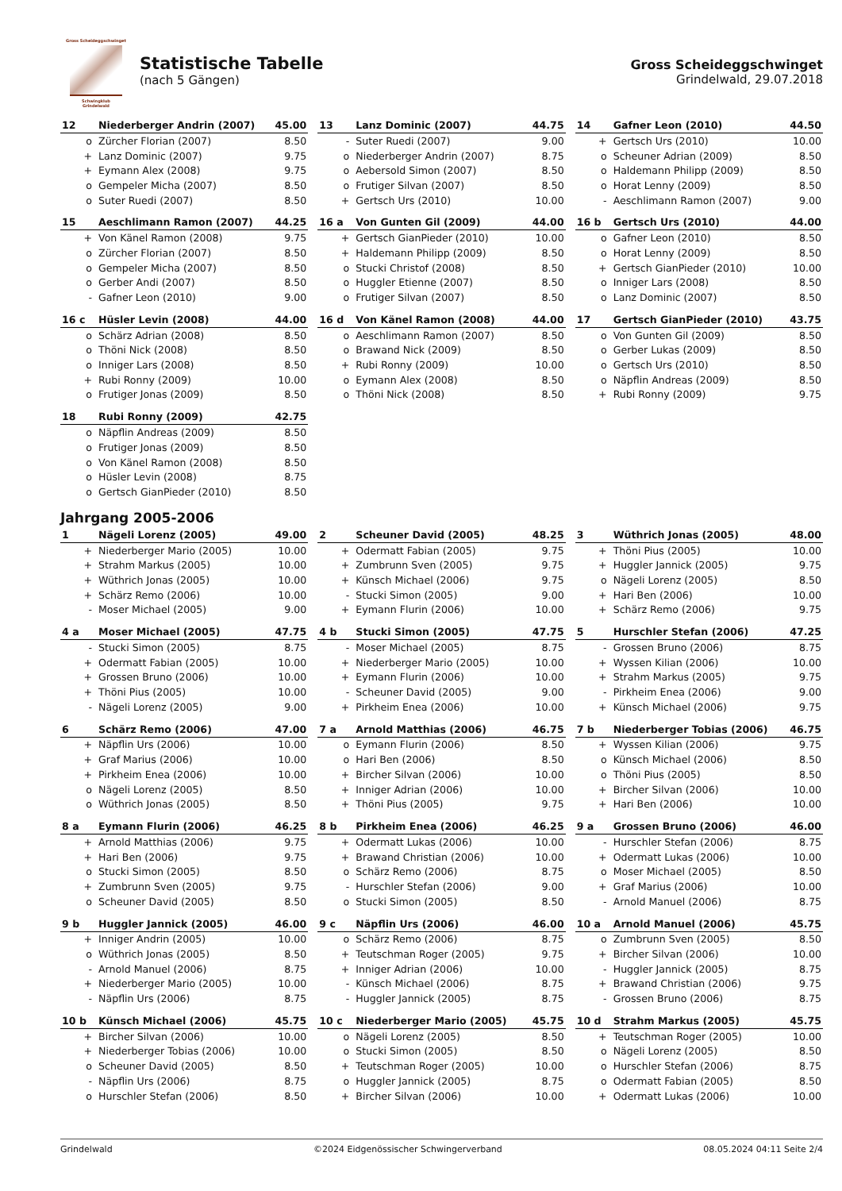Gross Scheideggschwinget
Schwingklub
Grindelwald
Statistische Tabelle
(nach 5 Gängen)
Gross Scheideggschwinget
Grindelwald, 29.07.2018
| 12 | Niederberger Andrin (2007) | 45.00 |
| --- | --- | --- |
| o | Zürcher Florian (2007) | 8.50 |
| + | Lanz Dominic (2007) | 9.75 |
| + | Eymann Alex (2008) | 9.75 |
| o | Gempeler Micha (2007) | 8.50 |
| o | Suter Ruedi (2007) | 8.50 |
| 13 | Lanz Dominic (2007) | 44.75 |
| --- | --- | --- |
| - | Suter Ruedi (2007) | 9.00 |
| o | Niederberger Andrin (2007) | 8.75 |
| o | Aebersold Simon (2007) | 8.50 |
| o | Frutiger Silvan (2007) | 8.50 |
| + | Gertsch Urs (2010) | 10.00 |
| 14 | Gafner Leon (2010) | 44.50 |
| --- | --- | --- |
| + | Gertsch Urs (2010) | 10.00 |
| o | Scheuner Adrian (2009) | 8.50 |
| o | Haldemann Philipp (2009) | 8.50 |
| o | Horat Lenny (2009) | 8.50 |
| - | Aeschlimann Ramon (2007) | 9.00 |
| 15 | Aeschlimann Ramon (2007) | 44.25 |
| --- | --- | --- |
| + | Von Känel Ramon (2008) | 9.75 |
| o | Zürcher Florian (2007) | 8.50 |
| o | Gempeler Micha (2007) | 8.50 |
| o | Gerber Andi (2007) | 8.50 |
| - | Gafner Leon (2010) | 9.00 |
| 16 a | Von Gunten Gil (2009) | 44.00 |
| --- | --- | --- |
| + | Gertsch GianPieder (2010) | 10.00 |
| + | Haldemann Philipp (2009) | 8.50 |
| o | Stucki Christof (2008) | 8.50 |
| o | Huggler Etienne (2007) | 8.50 |
| o | Frutiger Silvan (2007) | 8.50 |
| 16 b | Gertsch Urs (2010) | 44.00 |
| --- | --- | --- |
| o | Gafner Leon (2010) | 8.50 |
| o | Horat Lenny (2009) | 8.50 |
| + | Gertsch GianPieder (2010) | 10.00 |
| o | Inniger Lars (2008) | 8.50 |
| o | Lanz Dominic (2007) | 8.50 |
| 16 c | Hüsler Levin (2008) | 44.00 |
| --- | --- | --- |
| o | Schärz Adrian (2008) | 8.50 |
| o | Thöni Nick (2008) | 8.50 |
| o | Inniger Lars (2008) | 8.50 |
| + | Rubi Ronny (2009) | 10.00 |
| o | Frutiger Jonas (2009) | 8.50 |
| 16 d | Von Känel Ramon (2008) | 44.00 |
| --- | --- | --- |
| o | Aeschlimann Ramon (2007) | 8.50 |
| o | Brawand Nick (2009) | 8.50 |
| + | Rubi Ronny (2009) | 10.00 |
| o | Eymann Alex (2008) | 8.50 |
| o | Thöni Nick (2008) | 8.50 |
| 17 | Gertsch GianPieder (2010) | 43.75 |
| --- | --- | --- |
| o | Von Gunten Gil (2009) | 8.50 |
| o | Gerber Lukas (2009) | 8.50 |
| o | Gertsch Urs (2010) | 8.50 |
| o | Näpflin Andreas (2009) | 8.50 |
| + | Rubi Ronny (2009) | 9.75 |
| 18 | Rubi Ronny (2009) | 42.75 |
| --- | --- | --- |
| o | Näpflin Andreas (2009) | 8.50 |
| o | Frutiger Jonas (2009) | 8.50 |
| o | Von Känel Ramon (2008) | 8.50 |
| o | Hüsler Levin (2008) | 8.75 |
| o | Gertsch GianPieder (2010) | 8.50 |
Jahrgang 2005-2006
| 1 | Nägeli Lorenz (2005) | 49.00 |
| --- | --- | --- |
| + | Niederberger Mario (2005) | 10.00 |
| + | Strahm Markus (2005) | 10.00 |
| + | Wüthrich Jonas (2005) | 10.00 |
| + | Schärz Remo (2006) | 10.00 |
| - | Moser Michael (2005) | 9.00 |
| 2 | Scheuner David (2005) | 48.25 |
| --- | --- | --- |
| + | Odermatt Fabian (2005) | 9.75 |
| + | Zumbrunn Sven (2005) | 9.75 |
| + | Künsch Michael (2006) | 9.75 |
| - | Stucki Simon (2005) | 9.00 |
| + | Eymann Flurin (2006) | 10.00 |
| 3 | Wüthrich Jonas (2005) | 48.00 |
| --- | --- | --- |
| + | Thöni Pius (2005) | 10.00 |
| + | Huggler Jannick (2005) | 9.75 |
| o | Nägeli Lorenz (2005) | 8.50 |
| + | Hari Ben (2006) | 10.00 |
| + | Schärz Remo (2006) | 9.75 |
| 4 a | Moser Michael (2005) | 47.75 |
| --- | --- | --- |
| - | Stucki Simon (2005) | 8.75 |
| + | Odermatt Fabian (2005) | 10.00 |
| + | Grossen Bruno (2006) | 10.00 |
| + | Thöni Pius (2005) | 10.00 |
| - | Nägeli Lorenz (2005) | 9.00 |
| 4 b | Stucki Simon (2005) | 47.75 |
| --- | --- | --- |
| - | Moser Michael (2005) | 8.75 |
| + | Niederberger Mario (2005) | 10.00 |
| + | Eymann Flurin (2006) | 10.00 |
| - | Scheuner David (2005) | 9.00 |
| + | Pirkheim Enea (2006) | 10.00 |
| 5 | Hurschler Stefan (2006) | 47.25 |
| --- | --- | --- |
| - | Grossen Bruno (2006) | 8.75 |
| + | Wyssen Kilian (2006) | 10.00 |
| + | Strahm Markus (2005) | 9.75 |
| - | Pirkheim Enea (2006) | 9.00 |
| + | Künsch Michael (2006) | 9.75 |
| 6 | Schärz Remo (2006) | 47.00 |
| --- | --- | --- |
| + | Näpflin Urs (2006) | 10.00 |
| + | Graf Marius (2006) | 10.00 |
| + | Pirkheim Enea (2006) | 10.00 |
| o | Nägeli Lorenz (2005) | 8.50 |
| o | Wüthrich Jonas (2005) | 8.50 |
| 7 a | Arnold Matthias (2006) | 46.75 |
| --- | --- | --- |
| o | Eymann Flurin (2006) | 8.50 |
| o | Hari Ben (2006) | 8.50 |
| + | Bircher Silvan (2006) | 10.00 |
| + | Inniger Adrian (2006) | 10.00 |
| + | Thöni Pius (2005) | 9.75 |
| 7 b | Niederberger Tobias (2006) | 46.75 |
| --- | --- | --- |
| + | Wyssen Kilian (2006) | 9.75 |
| o | Künsch Michael (2006) | 8.50 |
| o | Thöni Pius (2005) | 8.50 |
| + | Bircher Silvan (2006) | 10.00 |
| + | Hari Ben (2006) | 10.00 |
| 8 a | Eymann Flurin (2006) | 46.25 |
| --- | --- | --- |
| + | Arnold Matthias (2006) | 9.75 |
| + | Hari Ben (2006) | 9.75 |
| o | Stucki Simon (2005) | 8.50 |
| + | Zumbrunn Sven (2005) | 9.75 |
| o | Scheuner David (2005) | 8.50 |
| 8 b | Pirkheim Enea (2006) | 46.25 |
| --- | --- | --- |
| + | Odermatt Lukas (2006) | 10.00 |
| + | Brawand Christian (2006) | 10.00 |
| o | Schärz Remo (2006) | 8.75 |
| - | Hurschler Stefan (2006) | 9.00 |
| o | Stucki Simon (2005) | 8.50 |
| 9 a | Grossen Bruno (2006) | 46.00 |
| --- | --- | --- |
| - | Hurschler Stefan (2006) | 8.75 |
| + | Odermatt Lukas (2006) | 10.00 |
| o | Moser Michael (2005) | 8.50 |
| + | Graf Marius (2006) | 10.00 |
| - | Arnold Manuel (2006) | 8.75 |
| 9 b | Huggler Jannick (2005) | 46.00 |
| --- | --- | --- |
| + | Inniger Andrin (2005) | 10.00 |
| o | Wüthrich Jonas (2005) | 8.50 |
| - | Arnold Manuel (2006) | 8.75 |
| + | Niederberger Mario (2005) | 10.00 |
| - | Näpflin Urs (2006) | 8.75 |
| 9 c | Näpflin Urs (2006) | 46.00 |
| --- | --- | --- |
| o | Schärz Remo (2006) | 8.75 |
| + | Teutschman Roger (2005) | 9.75 |
| + | Inniger Adrian (2006) | 10.00 |
| - | Künsch Michael (2006) | 8.75 |
| - | Huggler Jannick (2005) | 8.75 |
| 10 a | Arnold Manuel (2006) | 45.75 |
| --- | --- | --- |
| o | Zumbrunn Sven (2005) | 8.50 |
| + | Bircher Silvan (2006) | 10.00 |
| - | Huggler Jannick (2005) | 8.75 |
| + | Brawand Christian (2006) | 9.75 |
| - | Grossen Bruno (2006) | 8.75 |
| 10 b | Künsch Michael (2006) | 45.75 |
| --- | --- | --- |
| + | Bircher Silvan (2006) | 10.00 |
| + | Niederberger Tobias (2006) | 10.00 |
| o | Scheuner David (2005) | 8.50 |
| - | Näpflin Urs (2006) | 8.75 |
| o | Hurschler Stefan (2006) | 8.50 |
| 10 c | Niederberger Mario (2005) | 45.75 |
| --- | --- | --- |
| o | Nägeli Lorenz (2005) | 8.50 |
| o | Stucki Simon (2005) | 8.50 |
| + | Teutschman Roger (2005) | 10.00 |
| o | Huggler Jannick (2005) | 8.75 |
| + | Bircher Silvan (2006) | 10.00 |
| 10 d | Strahm Markus (2005) | 45.75 |
| --- | --- | --- |
| + | Teutschman Roger (2005) | 10.00 |
| o | Nägeli Lorenz (2005) | 8.50 |
| o | Hurschler Stefan (2006) | 8.75 |
| o | Odermatt Fabian (2005) | 8.50 |
| + | Odermatt Lukas (2006) | 10.00 |
Grindelwald ©2024 Eidgenössischer Schwingerverband 08.05.2024 04:11 Seite 2/4